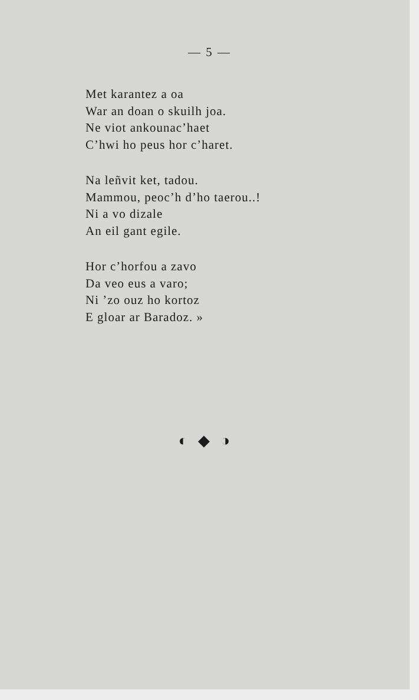— 5 —
Met karantez a oa
War an doan o skuilh joa.
Ne viot ankounac’haet
C’hwi ho peus hor c’haret.
Na leñvit ket, tadou.
Mammou, peoc’h d’ho taerou..!
Ni a vo dizale
An eil gant egile.
Hor c’horfou a zavo
Da veo eus a varo;
Ni ’zo ouz ho kortoz
E gloar ar Baradoz. »
◐◆◑